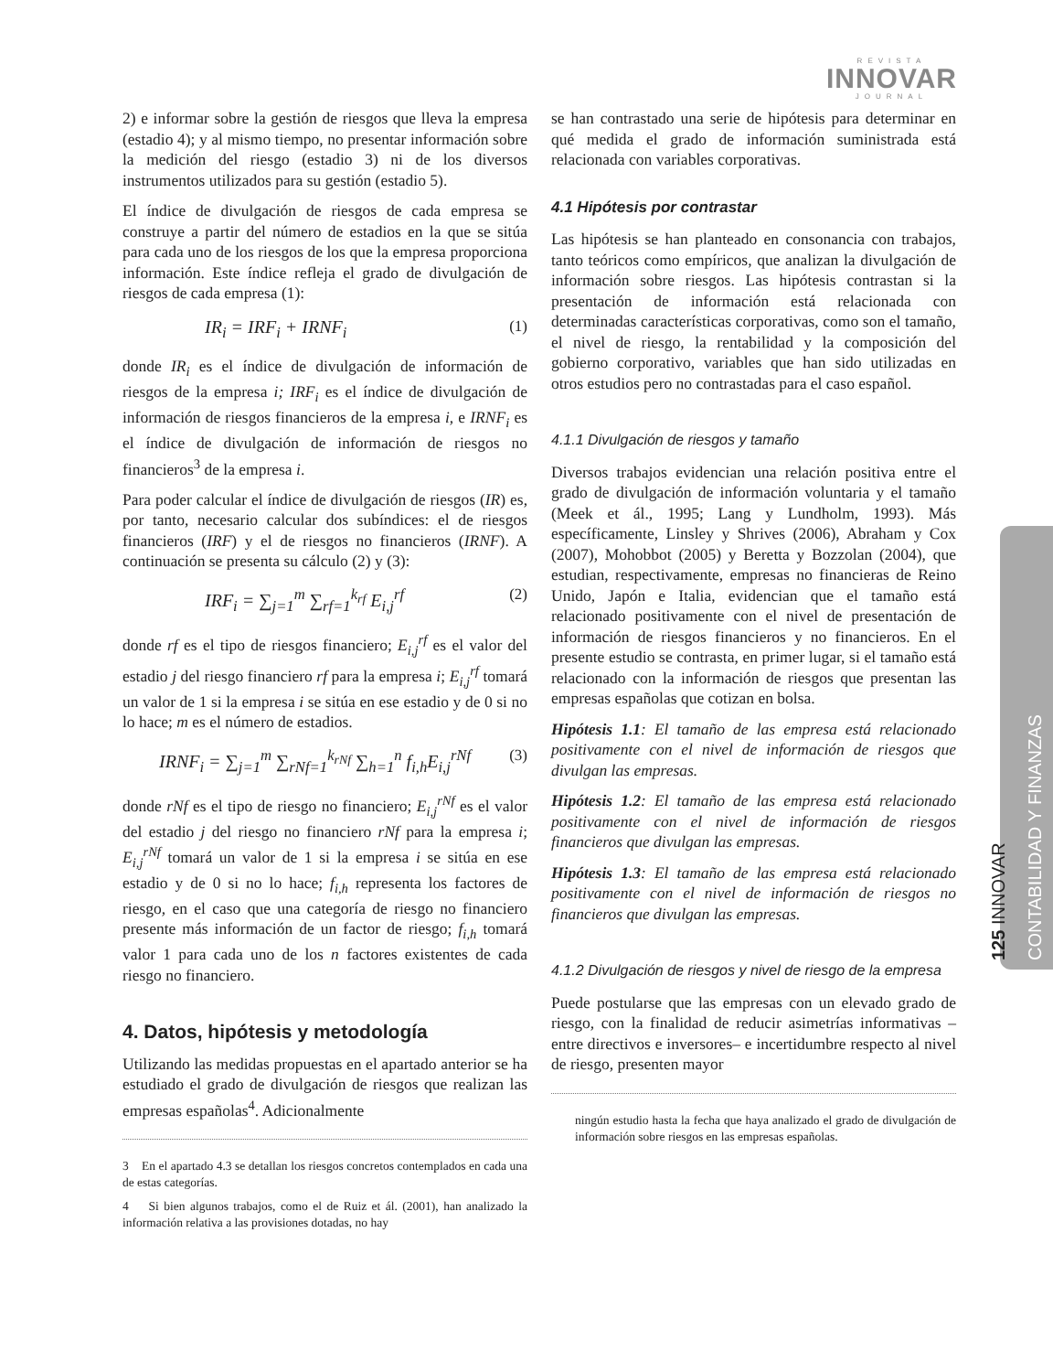REVISTA
INNOVAR
JOURNAL
125 INNOVAR
CONTABILIDAD Y FINANZAS
2) e informar sobre la gestión de riesgos que lleva la empresa (estadio 4); y al mismo tiempo, no presentar información sobre la medición del riesgo (estadio 3) ni de los diversos instrumentos utilizados para su gestión (estadio 5).
El índice de divulgación de riesgos de cada empresa se construye a partir del número de estadios en la que se sitúa para cada uno de los riesgos de los que la empresa proporciona información. Este índice refleja el grado de divulgación de riesgos de cada empresa (1):
IR<sub>i</sub> = IRF<sub>i</sub> + IRNF<sub>i</sub> (1)
donde IR<sub>i</sub> es el índice de divulgación de información de riesgos de la empresa i; IRF<sub>i</sub> es el índice de divulgación de información de riesgos financieros de la empresa i, e IRNF<sub>i</sub> es el índice de divulgación de información de riesgos no financieros<sup>3</sup> de la empresa i.
Para poder calcular el índice de divulgación de riesgos (IR) es, por tanto, necesario calcular dos subíndices: el de riesgos financieros (IRF) y el de riesgos no financieros (IRNF). A continuación se presenta su cálculo (2) y (3):
IRF<sub>i</sub> = ∑<sub>j=1</sub><sup>m</sup> ∑<sub>rf=1</sub><sup>k<sub>rf</sub></sup> E<sub>i,j</sub><sup>rf</sup> (2)
donde rf es el tipo de riesgos financiero; E<sub>i,j</sub><sup>rf</sup> es el valor del estadio j del riesgo financiero rf para la empresa i; E<sub>i,j</sub><sup>rf</sup> tomará un valor de 1 si la empresa i se sitúa en ese estadio y de 0 si no lo hace; m es el número de estadios.
IRNF<sub>i</sub> = ∑<sub>j=1</sub><sup>m</sup> ∑<sub>rNf=1</sub><sup>k<sub>rNf</sub></sup> ∑<sub>h=1</sub><sup>n</sup> f<sub>i,h</sub>E<sub>i,j</sub><sup>rNf</sup> (3)
donde rNf es el tipo de riesgo no financiero; E<sub>i,j</sub><sup>rNf</sup> es el valor del estadio j del riesgo no financiero rNf para la empresa i; E<sub>i,j</sub><sup>rNf</sup> tomará un valor de 1 si la empresa i se sitúa en ese estadio y de 0 si no lo hace; f<sub>i,h</sub> representa los factores de riesgo, en el caso que una categoría de riesgo no financiero presente más información de un factor de riesgo; f<sub>i,h</sub> tomará valor 1 para cada uno de los n factores existentes de cada riesgo no financiero.
4. Datos, hipótesis y metodología
Utilizando las medidas propuestas en el apartado anterior se ha estudiado el grado de divulgación de riesgos que realizan las empresas españolas<sup>4</sup>. Adicionalmente
3 En el apartado 4.3 se detallan los riesgos concretos contemplados en cada una de estas categorías.
4 Si bien algunos trabajos, como el de Ruiz et ál. (2001), han analizado la información relativa a las provisiones dotadas, no hay
se han contrastado una serie de hipótesis para determinar en qué medida el grado de información suministrada está relacionada con variables corporativas.
4.1 Hipótesis por contrastar
Las hipótesis se han planteado en consonancia con trabajos, tanto teóricos como empíricos, que analizan la divulgación de información sobre riesgos. Las hipótesis contrastan si la presentación de información está relacionada con determinadas características corporativas, como son el tamaño, el nivel de riesgo, la rentabilidad y la composición del gobierno corporativo, variables que han sido utilizadas en otros estudios pero no contrastadas para el caso español.
4.1.1 Divulgación de riesgos y tamaño
Diversos trabajos evidencian una relación positiva entre el grado de divulgación de información voluntaria y el tamaño (Meek et ál., 1995; Lang y Lundholm, 1993). Más específicamente, Linsley y Shrives (2006), Abraham y Cox (2007), Mohobbot (2005) y Beretta y Bozzolan (2004), que estudian, respectivamente, empresas no financieras de Reino Unido, Japón e Italia, evidencian que el tamaño está relacionado positivamente con el nivel de presentación de información de riesgos financieros y no financieros. En el presente estudio se contrasta, en primer lugar, si el tamaño está relacionado con la información de riesgos que presentan las empresas españolas que cotizan en bolsa.
Hipótesis 1.1: El tamaño de las empresa está relacionado positivamente con el nivel de información de riesgos que divulgan las empresas.
Hipótesis 1.2: El tamaño de las empresa está relacionado positivamente con el nivel de información de riesgos financieros que divulgan las empresas.
Hipótesis 1.3: El tamaño de las empresa está relacionado positivamente con el nivel de información de riesgos no financieros que divulgan las empresas.
4.1.2 Divulgación de riesgos y nivel de riesgo de la empresa
Puede postularse que las empresas con un elevado grado de riesgo, con la finalidad de reducir asimetrías informativas –entre directivos e inversores– e incertidumbre respecto al nivel de riesgo, presenten mayor
ningún estudio hasta la fecha que haya analizado el grado de divulgación de información sobre riesgos en las empresas españolas.